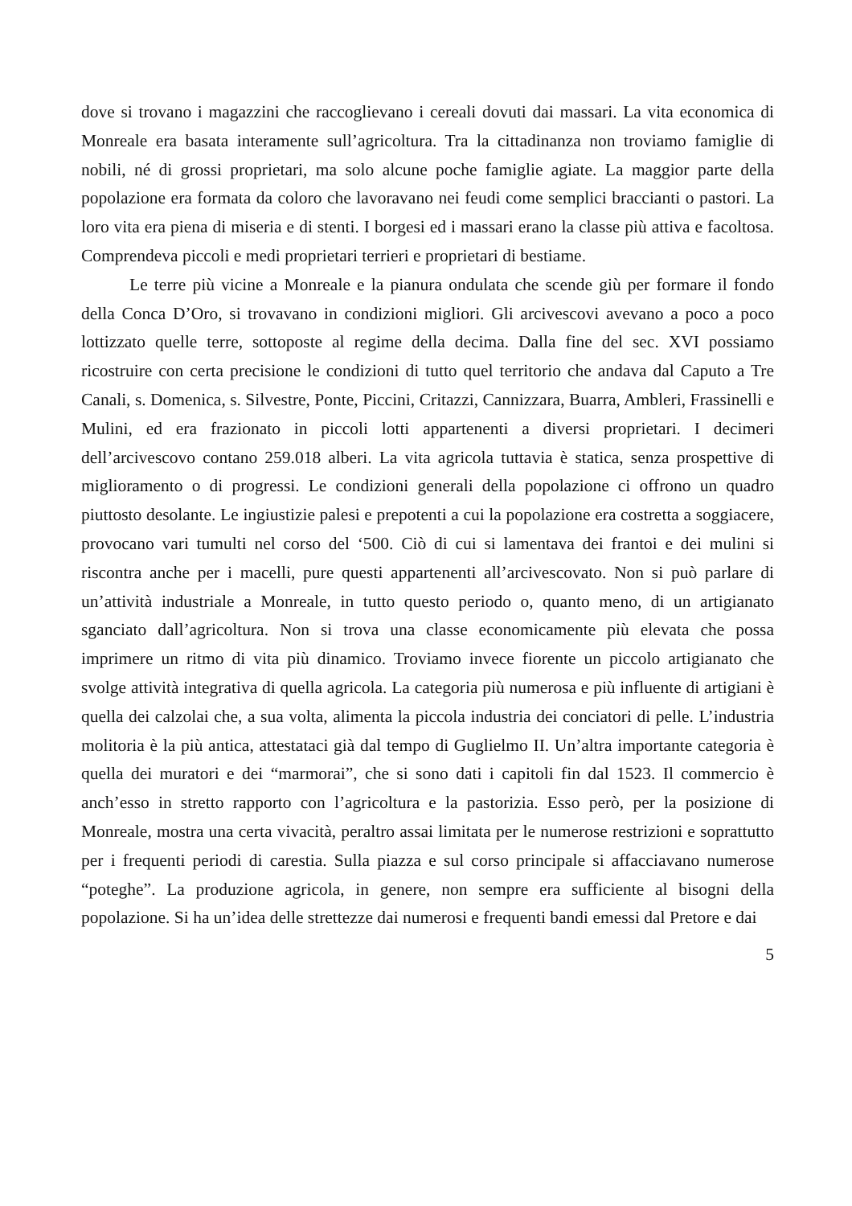dove si trovano i magazzini che raccoglievano i cereali dovuti dai massari. La vita economica di Monreale era basata interamente sull’agricoltura. Tra la cittadinanza non troviamo famiglie di nobili, né di grossi proprietari, ma solo alcune poche famiglie agiate. La maggior parte della popolazione era formata da coloro che lavoravano nei feudi come semplici braccianti o pastori. La loro vita era piena di miseria e di stenti. I borgesi ed i massari erano la classe più attiva e facoltosa. Comprendeva piccoli e medi proprietari terrieri e proprietari di bestiame.
Le terre più vicine a Monreale e la pianura ondulata che scende giù per formare il fondo della Conca D’Oro, si trovavano in condizioni migliori. Gli arcivescovi avevano a poco a poco lottizzato quelle terre, sottoposte al regime della decima. Dalla fine del sec. XVI possiamo ricostruire con certa precisione le condizioni di tutto quel territorio che andava dal Caputo a Tre Canali, s. Domenica, s. Silvestre, Ponte, Piccini, Critazzi, Cannizzara, Buarra, Ambleri, Frassinelli e Mulini, ed era frazionato in piccoli lotti appartenenti a diversi proprietari. I decimeri dell’arcivescovo contano 259.018 alberi. La vita agricola tuttavia è statica, senza prospettive di miglioramento o di progressi. Le condizioni generali della popolazione ci offrono un quadro piuttosto desolante. Le ingiustizie palesi e prepotenti a cui la popolazione era costretta a soggiacere, provocano vari tumulti nel corso del ‘500. Ciò di cui si lamentava dei frantoi e dei mulini si riscontra anche per i macelli, pure questi appartenenti all’arcivescovato. Non si può parlare di un’attività industriale a Monreale, in tutto questo periodo o, quanto meno, di un artigianato sganciato dall’agricoltura. Non si trova una classe economicamente più elevata che possa imprimere un ritmo di vita più dinamico. Troviamo invece fiorente un piccolo artigianato che svolge attività integrativa di quella agricola. La categoria più numerosa e più influente di artigiani è quella dei calzolai che, a sua volta, alimenta la piccola industria dei conciatori di pelle. L’industria molitoria è la più antica, attestataci già dal tempo di Guglielmo II. Un’altra importante categoria è quella dei muratori e dei “marmorai”, che si sono dati i capitoli fin dal 1523. Il commercio è anch’esso in stretto rapporto con l’agricoltura e la pastorizia. Esso però, per la posizione di Monreale, mostra una certa vivacità, peraltro assai limitata per le numerose restrizioni e soprattutto per i frequenti periodi di carestia. Sulla piazza e sul corso principale si affacciavano numerose “poteghe”. La produzione agricola, in genere, non sempre era sufficiente al bisogni della popolazione. Si ha un’idea delle strettezze dai numerosi e frequenti bandi emessi dal Pretore e dai
5